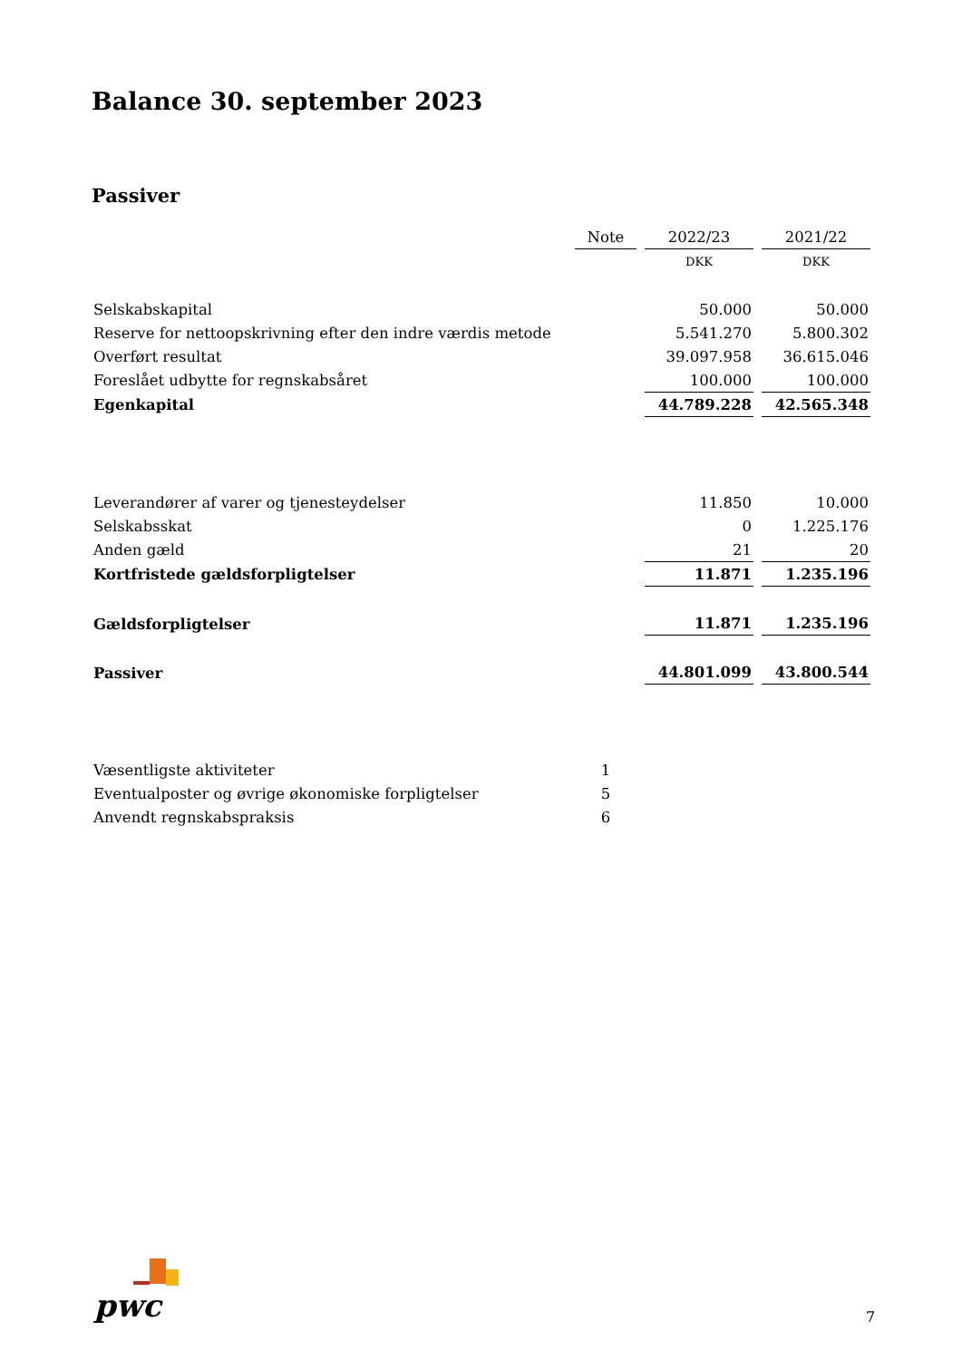Balance 30. september 2023
Passiver
| | Note | 2022/23 | 2021/22 |
| --- | --- | --- | --- |
| | | DKK | DKK |
| Selskabskapital | | 50.000 | 50.000 |
| Reserve for nettoopskrivning efter den indre værdis metode | | 5.541.270 | 5.800.302 |
| Overført resultat | | 39.097.958 | 36.615.046 |
| Foreslået udbytte for regnskabsåret | | 100.000 | 100.000 |
| Egenkapital | | 44.789.228 | 42.565.348 |
| Leverandører af varer og tjenesteydelser | | 11.850 | 10.000 |
| Selskabsskat | | 0 | 1.225.176 |
| Anden gæld | | 21 | 20 |
| Kortfristede gældsforpligtelser | | 11.871 | 1.235.196 |
| Gældsforpligtelser | | 11.871 | 1.235.196 |
| Passiver | | 44.801.099 | 43.800.544 |
| Væsentligste aktiviteter | 1 | | |
| Eventualposter og øvrige økonomiske forpligtelser | 5 | | |
| Anvendt regnskabspraksis | 6 | | |
pwc 7